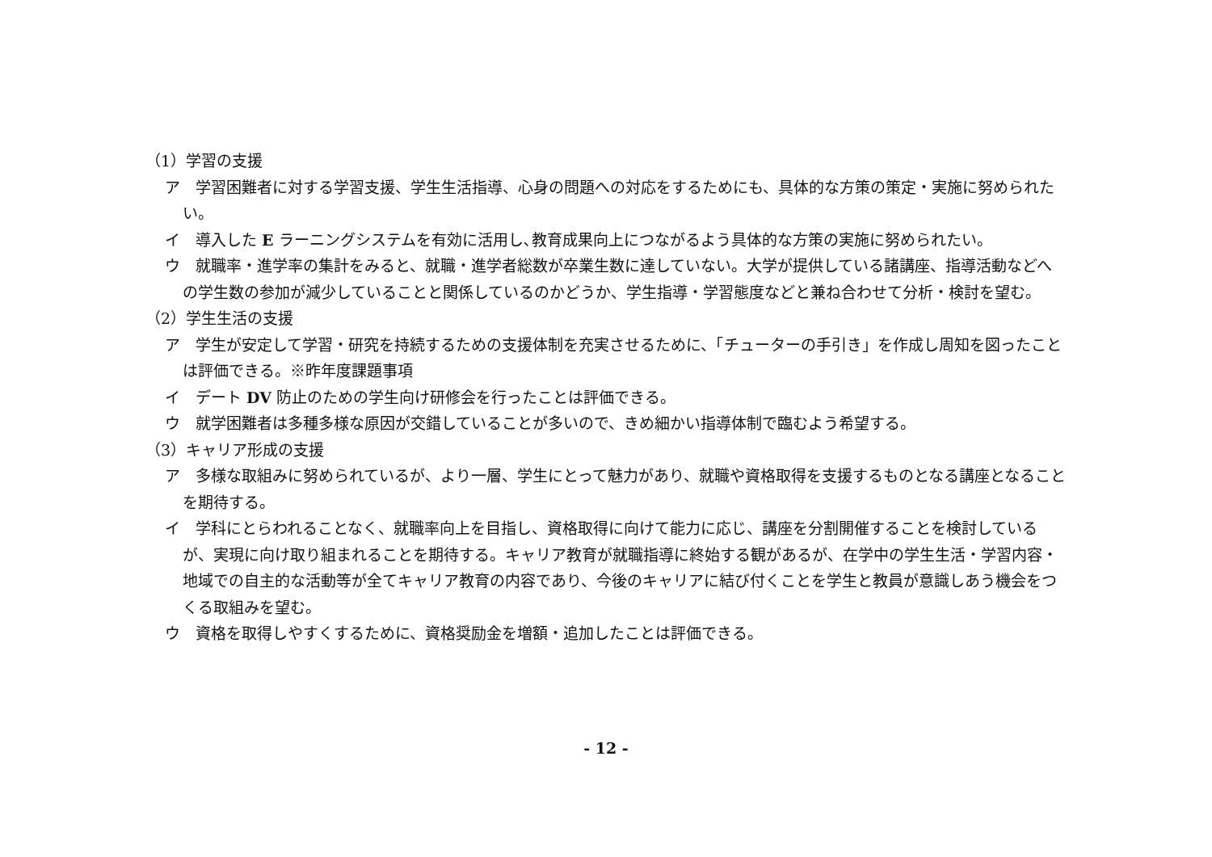（1）学習の支援
ア　学習困難者に対する学習支援、学生生活指導、心身の問題への対応をするためにも、具体的な方策の策定・実施に努められたい。
イ　導入した E ラーニングシステムを有効に活用し､教育成果向上につながるよう具体的な方策の実施に努められたい。
ウ　就職率・進学率の集計をみると、就職・進学者総数が卒業生数に達していない。大学が提供している諸講座、指導活動などへの学生数の参加が減少していることと関係しているのかどうか、学生指導・学習態度などと兼ね合わせて分析・検討を望む。
（2）学生生活の支援
ア　学生が安定して学習・研究を持続するための支援体制を充実させるために、「チューターの手引き」を作成し周知を図ったことは評価できる。※昨年度課題事項
イ　デート DV 防止のための学生向け研修会を行ったことは評価できる。
ウ　就学困難者は多種多様な原因が交錯していることが多いので、きめ細かい指導体制で臨むよう希望する。
（3）キャリア形成の支援
ア　多様な取組みに努められているが、より一層、学生にとって魅力があり、就職や資格取得を支援するものとなる講座となることを期待する。
イ　学科にとらわれることなく、就職率向上を目指し、資格取得に向けて能力に応じ、講座を分割開催することを検討しているが、実現に向け取り組まれることを期待する。キャリア教育が就職指導に終始する観があるが、在学中の学生生活・学習内容・地域での自主的な活動等が全てキャリア教育の内容であり、今後のキャリアに結び付くことを学生と教員が意識しあう機会をつくる取組みを望む。
ウ　資格を取得しやすくするために、資格奨励金を増額・追加したことは評価できる。
- 12 -